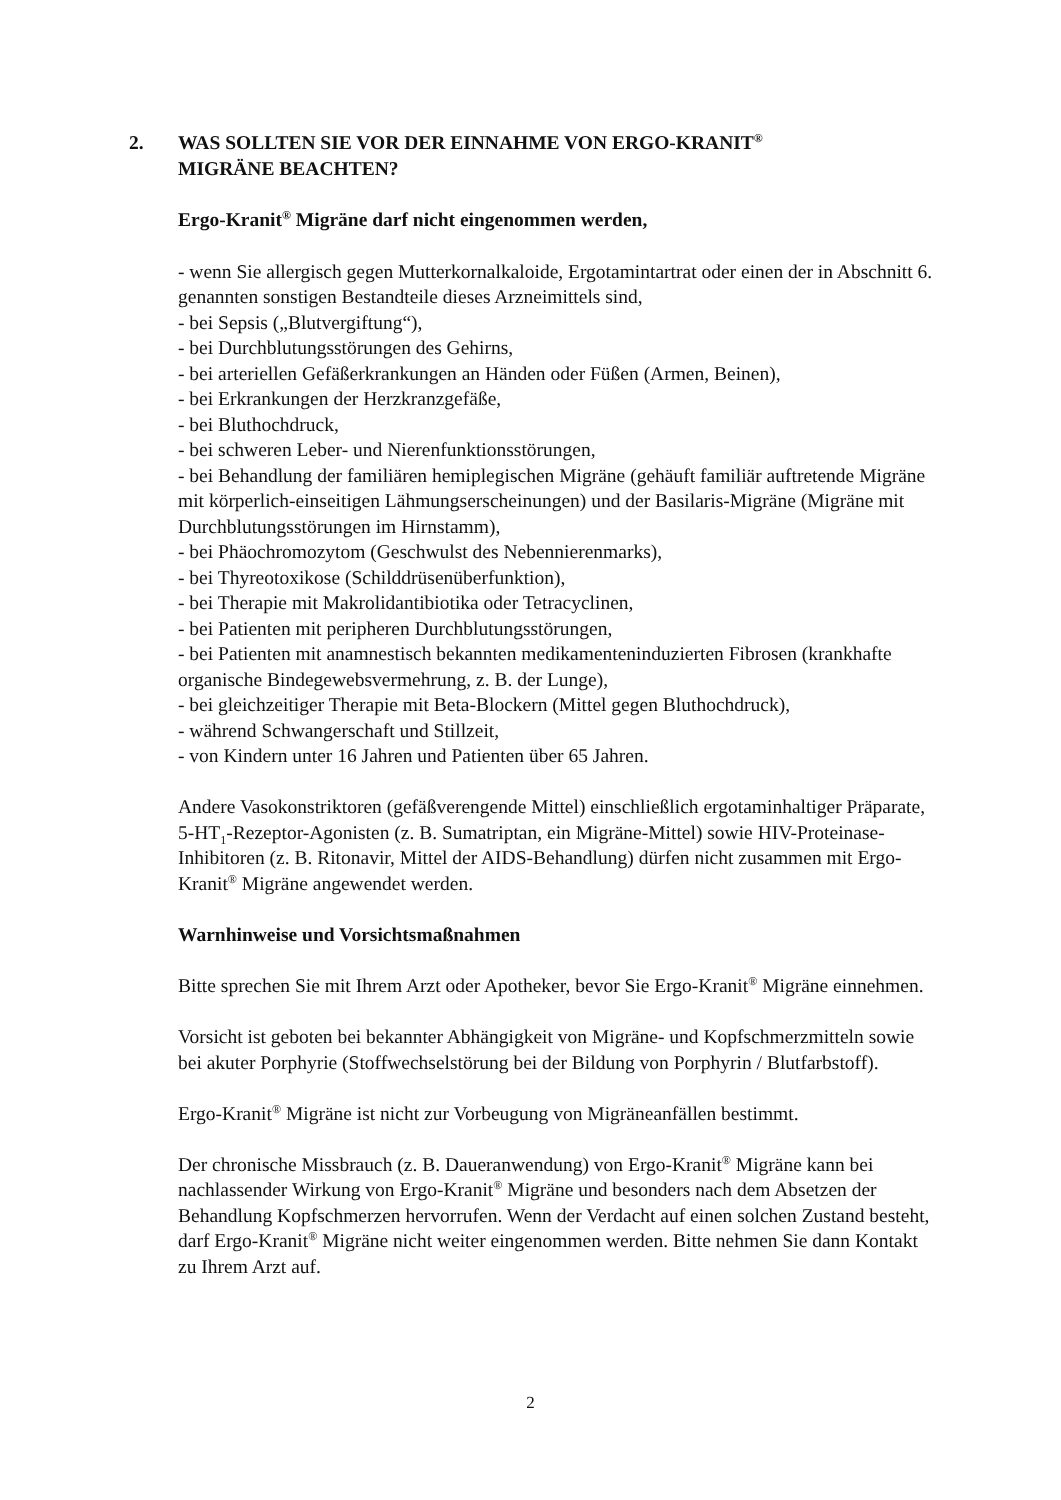2. WAS SOLLTEN SIE VOR DER EINNAHME VON ERGO-KRANIT<sup>®</sup>
MIGRÄNE BEACHTEN?
Ergo-Kranit<sup>®</sup> Migräne darf nicht eingenommen werden,
- wenn Sie allergisch gegen Mutterkornalkaloide, Ergotamintartrat oder einen der in Abschnitt 6. genannten sonstigen Bestandteile dieses Arzneimittels sind,
- bei Sepsis („Blutvergiftung“),
- bei Durchblutungsstörungen des Gehirns,
- bei arteriellen Gefäßerkrankungen an Händen oder Füßen (Armen, Beinen),
- bei Erkrankungen der Herzkranzgefäße,
- bei Bluthochdruck,
- bei schweren Leber- und Nierenfunktionsstörungen,
- bei Behandlung der familiären hemiplegischen Migräne (gehäuft familiär auftretende Migräne mit körperlich-einseitigen Lähmungserscheinungen) und der Basilaris-Migräne (Migräne mit Durchblutungsstörungen im Hirnstamm),
- bei Phäochromozytom (Geschwulst des Nebennierenmarks),
- bei Thyreotoxikose (Schilddrüsenüberfunktion),
- bei Therapie mit Makrolidantibiotika oder Tetracyclinen,
- bei Patienten mit peripheren Durchblutungsstörungen,
- bei Patienten mit anamnestisch bekannten medikamenteninduzierten Fibrosen (krankhafte organische Bindegewebsvermehrung, z. B. der Lunge),
- bei gleichzeitiger Therapie mit Beta-Blockern (Mittel gegen Bluthochdruck),
- während Schwangerschaft und Stillzeit,
- von Kindern unter 16 Jahren und Patienten über 65 Jahren.
Andere Vasokonstriktoren (gefäßverengende Mittel) einschließlich ergotaminhaltiger Präparate, 5-HT<sub>1</sub>-Rezeptor-Agonisten (z. B. Sumatriptan, ein Migräne-Mittel) sowie HIV-Proteinase-Inhibitoren (z. B. Ritonavir, Mittel der AIDS-Behandlung) dürfen nicht zusammen mit Ergo-Kranit<sup>®</sup> Migräne angewendet werden.
Warnhinweise und Vorsichtsmaßnahmen
Bitte sprechen Sie mit Ihrem Arzt oder Apotheker, bevor Sie Ergo-Kranit<sup>®</sup> Migräne einnehmen.
Vorsicht ist geboten bei bekannter Abhängigkeit von Migräne- und Kopfschmerzmitteln sowie bei akuter Porphyrie (Stoffwechselstörung bei der Bildung von Porphyrin / Blutfarbstoff).
Ergo-Kranit<sup>®</sup> Migräne ist nicht zur Vorbeugung von Migräneanfällen bestimmt.
Der chronische Missbrauch (z. B. Daueranwendung) von Ergo-Kranit<sup>®</sup> Migräne kann bei nachlassender Wirkung von Ergo-Kranit<sup>®</sup> Migräne und besonders nach dem Absetzen der Behandlung Kopfschmerzen hervorrufen. Wenn der Verdacht auf einen solchen Zustand besteht, darf Ergo-Kranit<sup>®</sup> Migräne nicht weiter eingenommen werden. Bitte nehmen Sie dann Kontakt zu Ihrem Arzt auf.
2